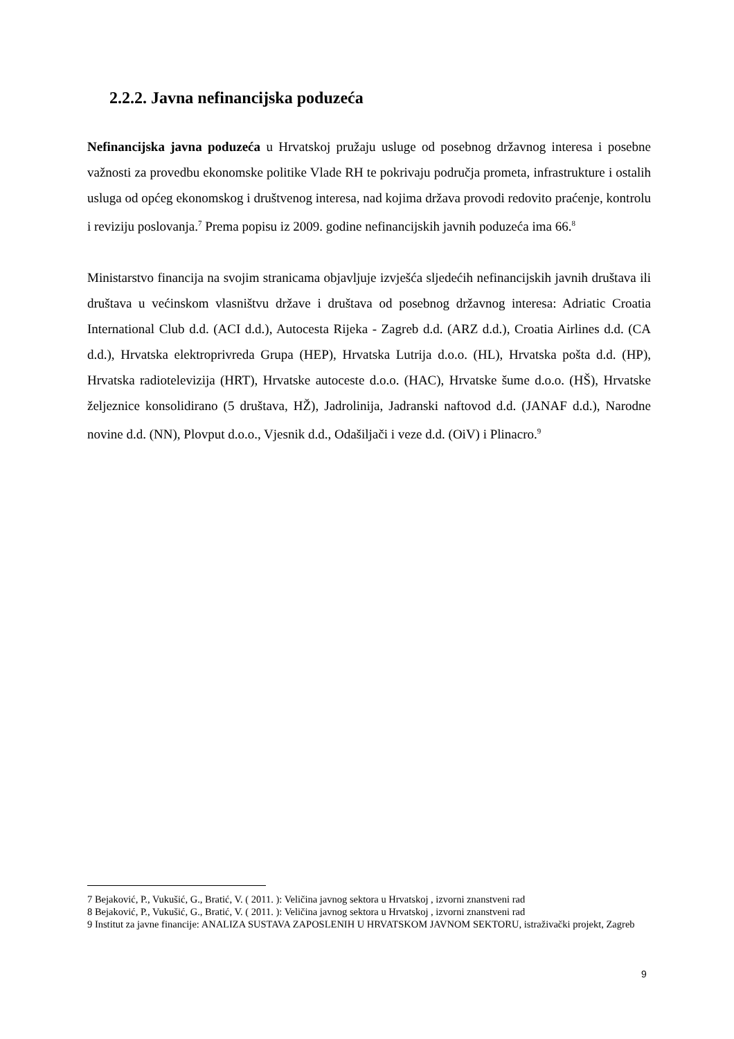2.2.2. Javna nefinancijska poduzeća
Nefinancijska javna poduzeća u Hrvatskoj pružaju usluge od posebnog državnog interesa i posebne važnosti za provedbu ekonomske politike Vlade RH te pokrivaju područja prometa, infrastrukture i ostalih usluga od općeg ekonomskog i društvenog interesa, nad kojima država provodi redovito praćenje, kontrolu i reviziju poslovanja.<sup>7</sup> Prema popisu iz 2009. godine nefinancijskih javnih poduzeća ima 66.<sup>8</sup>
Ministarstvo financija na svojim stranicama objavljuje izvješća sljedećih nefinancijskih javnih društava ili društava u većinskom vlasništvu države i društava od posebnog državnog interesa: Adriatic Croatia International Club d.d. (ACI d.d.), Autocesta Rijeka - Zagreb d.d. (ARZ d.d.), Croatia Airlines d.d. (CA d.d.), Hrvatska elektroprivreda Grupa (HEP), Hrvatska Lutrija d.o.o. (HL), Hrvatska pošta d.d. (HP), Hrvatska radiotelevizija (HRT), Hrvatske autoceste d.o.o. (HAC), Hrvatske šume d.o.o. (HŠ), Hrvatske željeznice konsolidirano (5 društava, HŽ), Jadrolinija, Jadranski naftovod d.d. (JANAF d.d.), Narodne novine d.d. (NN), Plovput d.o.o., Vjesnik d.d., Odašiljači i veze d.d. (OiV) i Plinacro.<sup>9</sup>
7 Bejaković, P., Vukušić, G., Bratić, V. ( 2011. ): Veličina javnog sektora u Hrvatskoj , izvorni znanstveni rad
8 Bejaković, P., Vukušić, G., Bratić, V. ( 2011. ): Veličina javnog sektora u Hrvatskoj , izvorni znanstveni rad
9 Institut za javne financije: ANALIZA SUSTAVA ZAPOSLENIH U HRVATSKOM JAVNOM SEKTORU, istraživački projekt, Zagreb
9